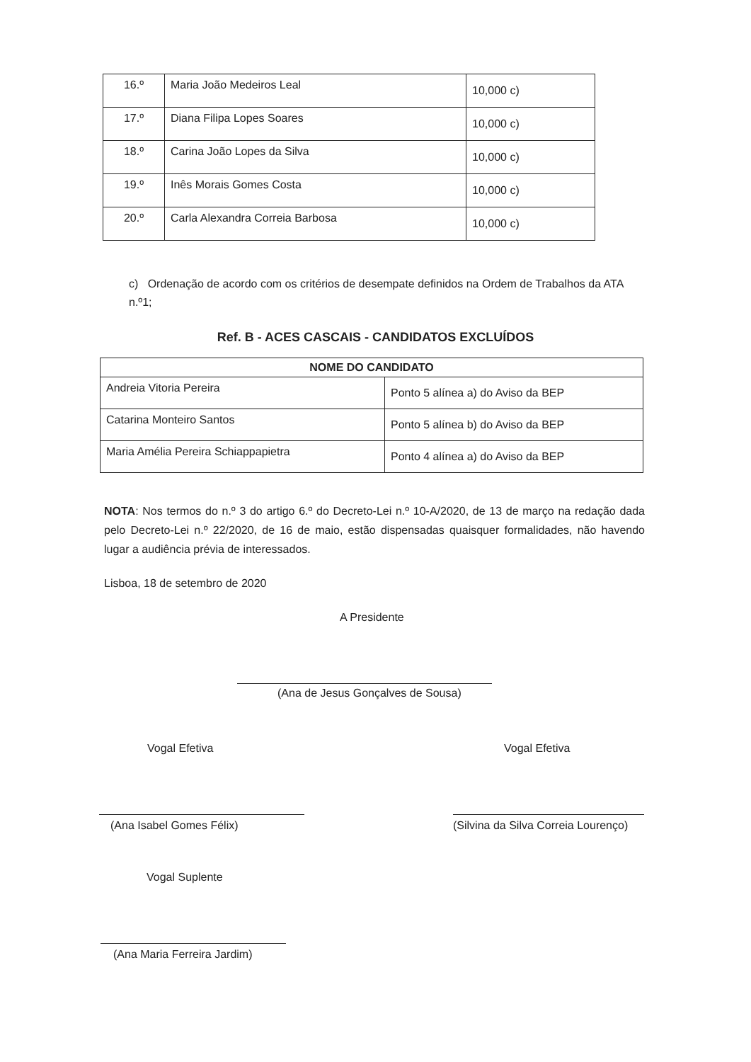| 16.º | Maria João Medeiros Leal | 10,000 c) |
| 17.º | Diana Filipa Lopes Soares | 10,000 c) |
| 18.º | Carina João Lopes da Silva | 10,000 c) |
| 19.º | Inês Morais Gomes Costa | 10,000 c) |
| 20.º | Carla Alexandra Correia Barbosa | 10,000 c) |
c) Ordenação de acordo com os critérios de desempate definidos na Ordem de Trabalhos da ATA n.º1;
Ref. B - ACES CASCAIS - CANDIDATOS EXCLUÍDOS
| NOME DO CANDIDATO | |
| --- | --- |
| Andreia Vitoria Pereira | Ponto 5 alínea a) do Aviso da BEP |
| Catarina Monteiro Santos | Ponto 5 alínea b) do Aviso da BEP |
| Maria Amélia Pereira Schiappapietra | Ponto 4 alínea a) do Aviso da BEP |
NOTA: Nos termos do n.º 3 do artigo 6.º do Decreto-Lei n.º 10-A/2020, de 13 de março na redação dada pelo Decreto-Lei n.º 22/2020, de 16 de maio, estão dispensadas quaisquer formalidades, não havendo lugar a audiência prévia de interessados.
Lisboa, 18 de setembro de 2020
A Presidente
(Ana de Jesus Gonçalves de Sousa)
Vogal Efetiva
(Ana Isabel Gomes Félix)
Vogal Efetiva
(Silvina da Silva Correia Lourenço)
Vogal Suplente
(Ana Maria Ferreira Jardim)